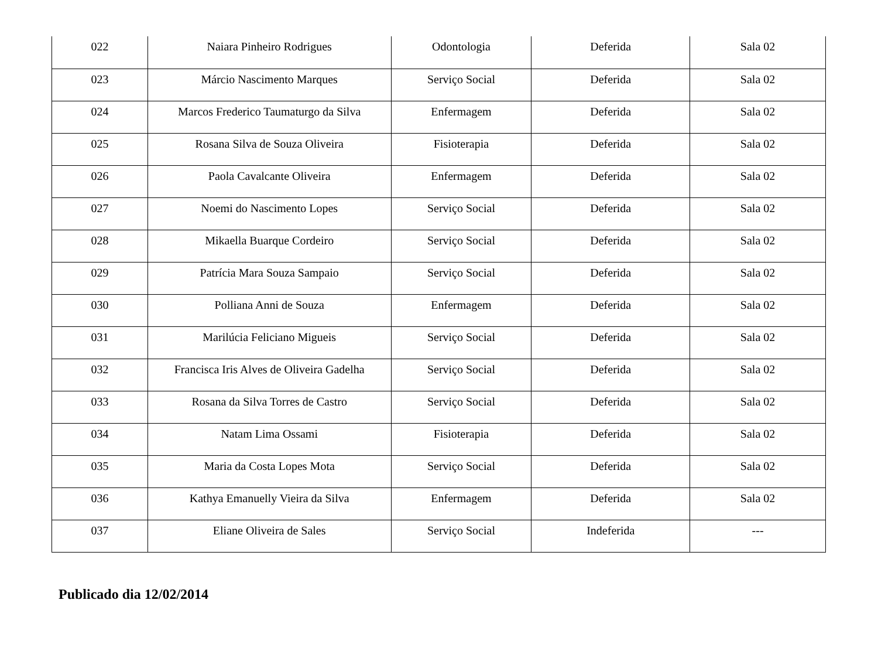| 022 | Naiara Pinheiro Rodrigues | Odontologia | Deferida | Sala 02 |
| 023 | Márcio Nascimento Marques | Serviço Social | Deferida | Sala 02 |
| 024 | Marcos Frederico Taumaturgo da Silva | Enfermagem | Deferida | Sala 02 |
| 025 | Rosana Silva de Souza Oliveira | Fisioterapia | Deferida | Sala 02 |
| 026 | Paola Cavalcante Oliveira | Enfermagem | Deferida | Sala 02 |
| 027 | Noemi do Nascimento Lopes | Serviço Social | Deferida | Sala 02 |
| 028 | Mikaella Buarque Cordeiro | Serviço Social | Deferida | Sala 02 |
| 029 | Patrícia Mara Souza Sampaio | Serviço Social | Deferida | Sala 02 |
| 030 | Polliana Anni de Souza | Enfermagem | Deferida | Sala 02 |
| 031 | Marilúcia Feliciano Migueis | Serviço Social | Deferida | Sala 02 |
| 032 | Francisca Iris Alves de Oliveira Gadelha | Serviço Social | Deferida | Sala 02 |
| 033 | Rosana da Silva Torres de Castro | Serviço Social | Deferida | Sala 02 |
| 034 | Natam Lima Ossami | Fisioterapia | Deferida | Sala 02 |
| 035 | Maria da Costa Lopes Mota | Serviço Social | Deferida | Sala 02 |
| 036 | Kathya Emanuelly Vieira da Silva | Enfermagem | Deferida | Sala 02 |
| 037 | Eliane Oliveira de Sales | Serviço Social | Indeferida | --- |
Publicado dia 12/02/2014